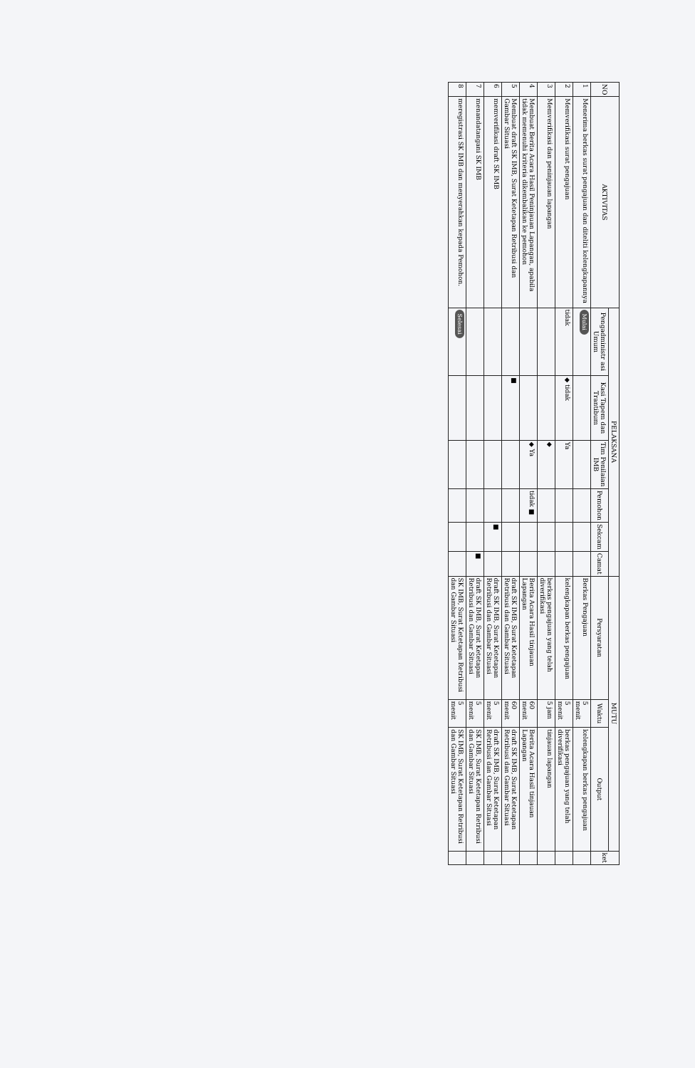| NO | AKTIVITAS | PELAKSANA | | | | | | MUTU | | | ket |
| --- | --- | --- | --- | --- | --- | --- | --- | --- | --- | --- | --- |
| | | Pengadministr asi Umum | Kasi Tapem dan Trantibum | Tim Penilaian IMB | Pemohon | Sekcam | Camat | Persyaratan | Waktu | Output | |
| 1 | Menerima berkas surat pengajuan dan diteliti kelengkapannya | Mulai | | | | | | Berkas Pengajuan | 5 menit | kelengkapan berkas pengajuan | |
| 2 | Memverifikasi surat pengajuan | tidak | ◆ tidak | Ya | | | | kelengkapan berkas pengajuan | 5 menit | berkas pengajuan yang telah diverifikasi | |
| 3 | Memverifikasi dan peninjauan lapangan | | | ◆ | | | | berkas pengajuan yang telah diverifikasi | 5 jam | tinjauan lapangan | |
| 4 | Membuat Berita Acara Hasil Peninjauan Lapangan, apabila tidak memenuhi kriteria dikembalikan ke pemohon | | | ◆ Ya | tidak ■ | | | Berita Acara Hasil tinjauan Lapangan | 60 menit | Berita Acara Hasil tinjauan Lapangan | |
| 5 | Membuat draft SK IMB, Surat Ketetapan Retribusi dan Gambar Situasi | | ■ | | | | | draft SK IMB, Surat Ketetapan Retribusi dan Gambar Situasi | 60 menit | draft SK IMB, Surat Ketetapan Retribusi dan Gambar Situasi | |
| 6 | memverifikasi draft SK IMB | | | | | ■ | | draft SK IMB, Surat Ketetapan Retribusi dan Gambar Situasi | 5 menit | draft SK IMB, Surat Ketetapan Retribusi dan Gambar Situasi | |
| 7 | menandatangani SK IMB | | | | | | ■ | draft SK IMB, Surat Ketetapan Retribusi dan Gambar Situasi | 5 menit | SK IMB, Surat Ketetapan Retribusi dan Gambar Situasi | |
| 8 | meregistrasi SK IMB dan menyerahkan kepada Pemohon. | Selesai | | | | | | SK IMB, Surat Ketetapan Retribusi dan Gambar Situasi | 5 menit | SK IMB, Surat Ketetapan Retribusi dan Gambar Situasi | |